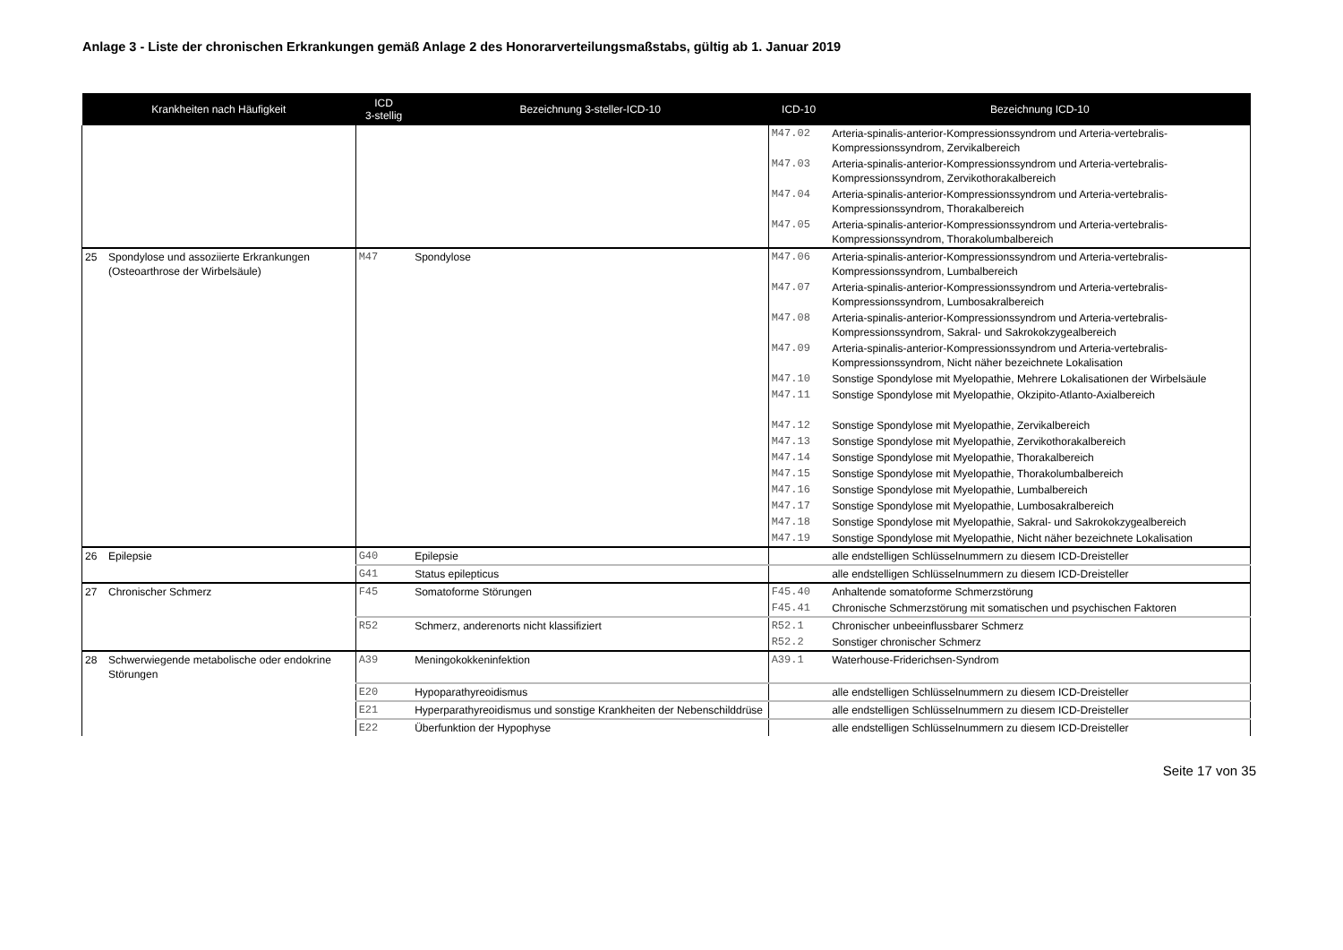Anlage 3 - Liste der chronischen Erkrankungen gemäß Anlage 2 des Honorarverteilungsmaßstabs, gültig ab 1. Januar 2019
| Krankheiten nach Häufigkeit | | ICD 3-stellig | Bezeichnung 3-steller-ICD-10 | ICD-10 | Bezeichnung ICD-10 |
| --- | --- | --- | --- | --- | --- |
| | | | | M47.02 | Arteria-spinalis-anterior-Kompressionssyndrom und Arteria-vertebralis-Kompressionssyndrom, Zervikalbereich |
| | | | | M47.03 | Arteria-spinalis-anterior-Kompressionssyndrom und Arteria-vertebralis-Kompressionssyndrom, Zervikothorakalbereich |
| | | | | M47.04 | Arteria-spinalis-anterior-Kompressionssyndrom und Arteria-vertebralis-Kompressionssyndrom, Thorakalbereich |
| | | | | M47.05 | Arteria-spinalis-anterior-Kompressionssyndrom und Arteria-vertebralis-Kompressionssyndrom, Thorakolumbalbereich |
| 25 | Spondylose und assoziierte Erkrankungen (Osteoarthrose der Wirbelsäule) | M47 | Spondylose | M47.06 | Arteria-spinalis-anterior-Kompressionssyndrom und Arteria-vertebralis-Kompressionssyndrom, Lumbalbereich |
| | | | | M47.07 | Arteria-spinalis-anterior-Kompressionssyndrom und Arteria-vertebralis-Kompressionssyndrom, Lumbosakralbereich |
| | | | | M47.08 | Arteria-spinalis-anterior-Kompressionssyndrom und Arteria-vertebralis-Kompressionssyndrom, Sakral- und Sakrokokzygealbereich |
| | | | | M47.09 | Arteria-spinalis-anterior-Kompressionssyndrom und Arteria-vertebralis-Kompressionssyndrom, Nicht näher bezeichnete Lokalisation |
| | | | | M47.10 | Sonstige Spondylose mit Myelopathie, Mehrere Lokalisationen der Wirbelsäule |
| | | | | M47.11 | Sonstige Spondylose mit Myelopathie, Okzipito-Atlanto-Axialbereich |
| | | | | M47.12 | Sonstige Spondylose mit Myelopathie, Zervikalbereich |
| | | | | M47.13 | Sonstige Spondylose mit Myelopathie, Zervikothorakalbereich |
| | | | | M47.14 | Sonstige Spondylose mit Myelopathie, Thorakalbereich |
| | | | | M47.15 | Sonstige Spondylose mit Myelopathie, Thorakolumbalbereich |
| | | | | M47.16 | Sonstige Spondylose mit Myelopathie, Lumbalbereich |
| | | | | M47.17 | Sonstige Spondylose mit Myelopathie, Lumbosakralbereich |
| | | | | M47.18 | Sonstige Spondylose mit Myelopathie, Sakral- und Sakrokokzygealbereich |
| | | | | M47.19 | Sonstige Spondylose mit Myelopathie, Nicht näher bezeichnete Lokalisation |
| 26 | Epilepsie | G40 | Epilepsie | | alle endstelligen Schlüsselnummern zu diesem ICD-Dreisteller |
| | | G41 | Status epilepticus | | alle endstelligen Schlüsselnummern zu diesem ICD-Dreisteller |
| 27 | Chronischer Schmerz | F45 | Somatoforme Störungen | F45.40 | Anhaltende somatoforme Schmerzstörung |
| | | | | F45.41 | Chronische Schmerzstörung mit somatischen und psychischen Faktoren |
| | | R52 | Schmerz, anderenorts nicht klassifiziert | R52.1 | Chronischer unbeeinflussbarer Schmerz |
| | | | | R52.2 | Sonstiger chronischer Schmerz |
| 28 | Schwerwiegende metabolische oder endokrine Störungen | A39 | Meningokokkeninfektion | A39.1 | Waterhouse-Friderichsen-Syndrom |
| | | E20 | Hypoparathyreoidismus | | alle endstelligen Schlüsselnummern zu diesem ICD-Dreisteller |
| | | E21 | Hyperparathyreoidismus und sonstige Krankheiten der Nebenschilddrüse | | alle endstelligen Schlüsselnummern zu diesem ICD-Dreisteller |
| | | E22 | Überfunktion der Hypophyse | | alle endstelligen Schlüsselnummern zu diesem ICD-Dreisteller |
Seite 17 von 35